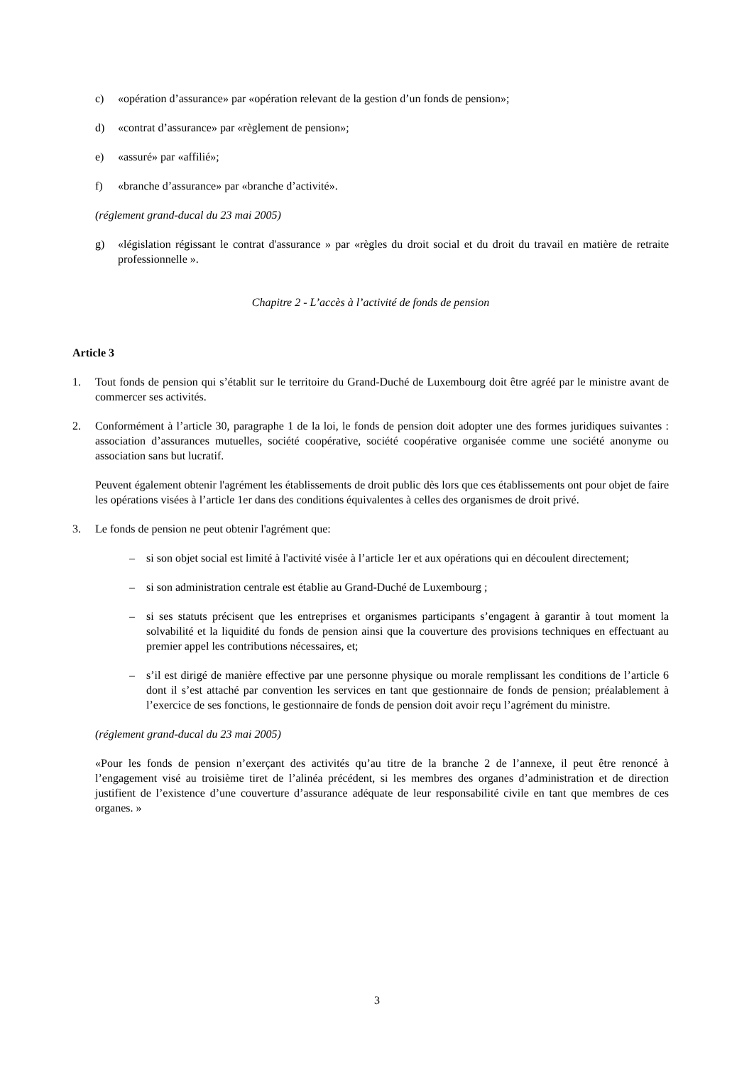c) «opération d’assurance» par «opération relevant de la gestion d’un fonds de pension»;
d) «contrat d’assurance» par «règlement de pension»;
e) «assuré» par «affilié»;
f) «branche d’assurance» par «branche d’activité».
(réglement grand-ducal du 23 mai 2005)
g) «législation régissant le contrat d'assurance » par «règles du droit social et du droit du travail en matière de retraite professionnelle ».
Chapitre 2 - L’accès à l’activité de fonds de pension
Article 3
1. Tout fonds de pension qui s’établit sur le territoire du Grand-Duché de Luxembourg doit être agréé par le ministre avant de commercer ses activités.
2. Conformément à l’article 30, paragraphe 1 de la loi, le fonds de pension doit adopter une des formes juridiques suivantes : association d’assurances mutuelles, société coopérative, société coopérative organisée comme une société anonyme ou association sans but lucratif.
Peuvent également obtenir l'agrément les établissements de droit public dès lors que ces établissements ont pour objet de faire les opérations visées à l’article 1er dans des conditions équivalentes à celles des organismes de droit privé.
3. Le fonds de pension ne peut obtenir l'agrément que:
– si son objet social est limité à l'activité visée à l’article 1er et aux opérations qui en découlent directement;
– si son administration centrale est établie au Grand-Duché de Luxembourg ;
– si ses statuts précisent que les entreprises et organismes participants s’engagent à garantir à tout moment la solvabilité et la liquidité du fonds de pension ainsi que la couverture des provisions techniques en effectuant au premier appel les contributions nécessaires, et;
– s’il est dirigé de manière effective par une personne physique ou morale remplissant les conditions de l’article 6 dont il s’est attaché par convention les services en tant que gestionnaire de fonds de pension; préalablement à l’exercice de ses fonctions, le gestionnaire de fonds de pension doit avoir reçu l’agrément du ministre.
(réglement grand-ducal du 23 mai 2005)
«Pour les fonds de pension n’exerçant des activités qu’au titre de la branche 2 de l’annexe, il peut être renoncé à l’engagement visé au troisième tiret de l’alinéa précédent, si les membres des organes d’administration et de direction justifient de l’existence d’une couverture d’assurance adéquate de leur responsabilité civile en tant que membres de ces organes. »
3